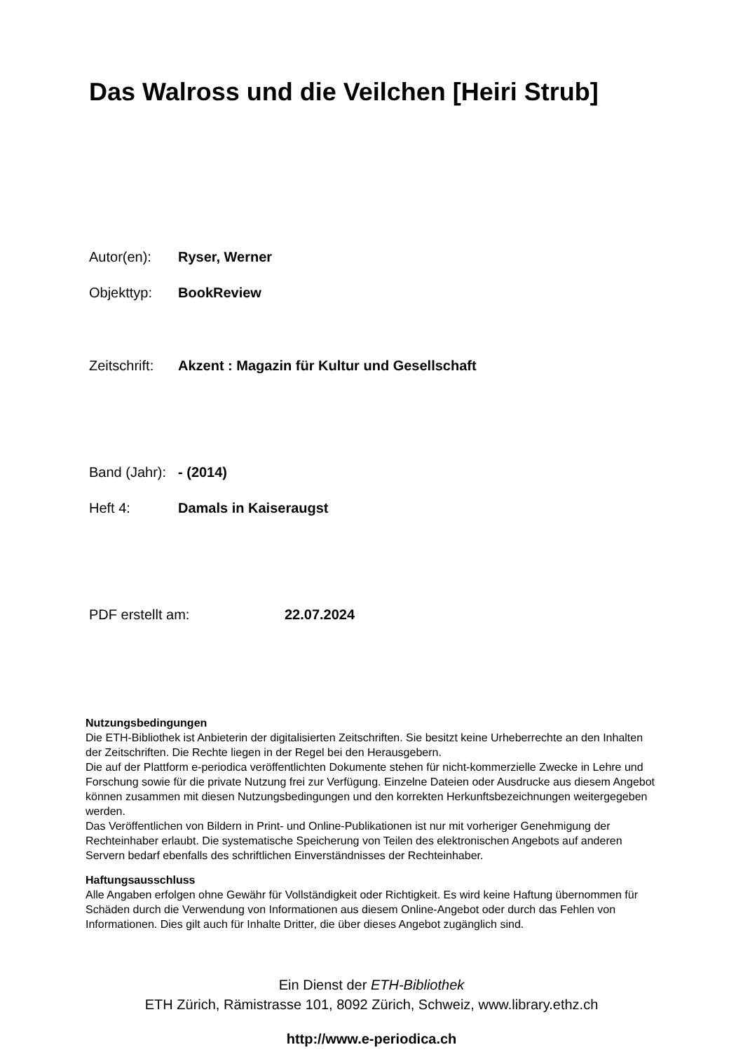Das Walross und die Veilchen [Heiri Strub]
Autor(en): Ryser, Werner
Objekttyp: BookReview
Zeitschrift: Akzent : Magazin für Kultur und Gesellschaft
Band (Jahr): - (2014)
Heft 4: Damals in Kaiseraugst
PDF erstellt am: 22.07.2024
Nutzungsbedingungen
Die ETH-Bibliothek ist Anbieterin der digitalisierten Zeitschriften. Sie besitzt keine Urheberrechte an den Inhalten der Zeitschriften. Die Rechte liegen in der Regel bei den Herausgebern.
Die auf der Plattform e-periodica veröffentlichten Dokumente stehen für nicht-kommerzielle Zwecke in Lehre und Forschung sowie für die private Nutzung frei zur Verfügung. Einzelne Dateien oder Ausdrucke aus diesem Angebot können zusammen mit diesen Nutzungsbedingungen und den korrekten Herkunftsbezeichnungen weitergegeben werden.
Das Veröffentlichen von Bildern in Print- und Online-Publikationen ist nur mit vorheriger Genehmigung der Rechteinhaber erlaubt. Die systematische Speicherung von Teilen des elektronischen Angebots auf anderen Servern bedarf ebenfalls des schriftlichen Einverständnisses der Rechteinhaber.
Haftungsausschluss
Alle Angaben erfolgen ohne Gewähr für Vollständigkeit oder Richtigkeit. Es wird keine Haftung übernommen für Schäden durch die Verwendung von Informationen aus diesem Online-Angebot oder durch das Fehlen von Informationen. Dies gilt auch für Inhalte Dritter, die über dieses Angebot zugänglich sind.
Ein Dienst der ETH-Bibliothek
ETH Zürich, Rämistrasse 101, 8092 Zürich, Schweiz, www.library.ethz.ch
http://www.e-periodica.ch